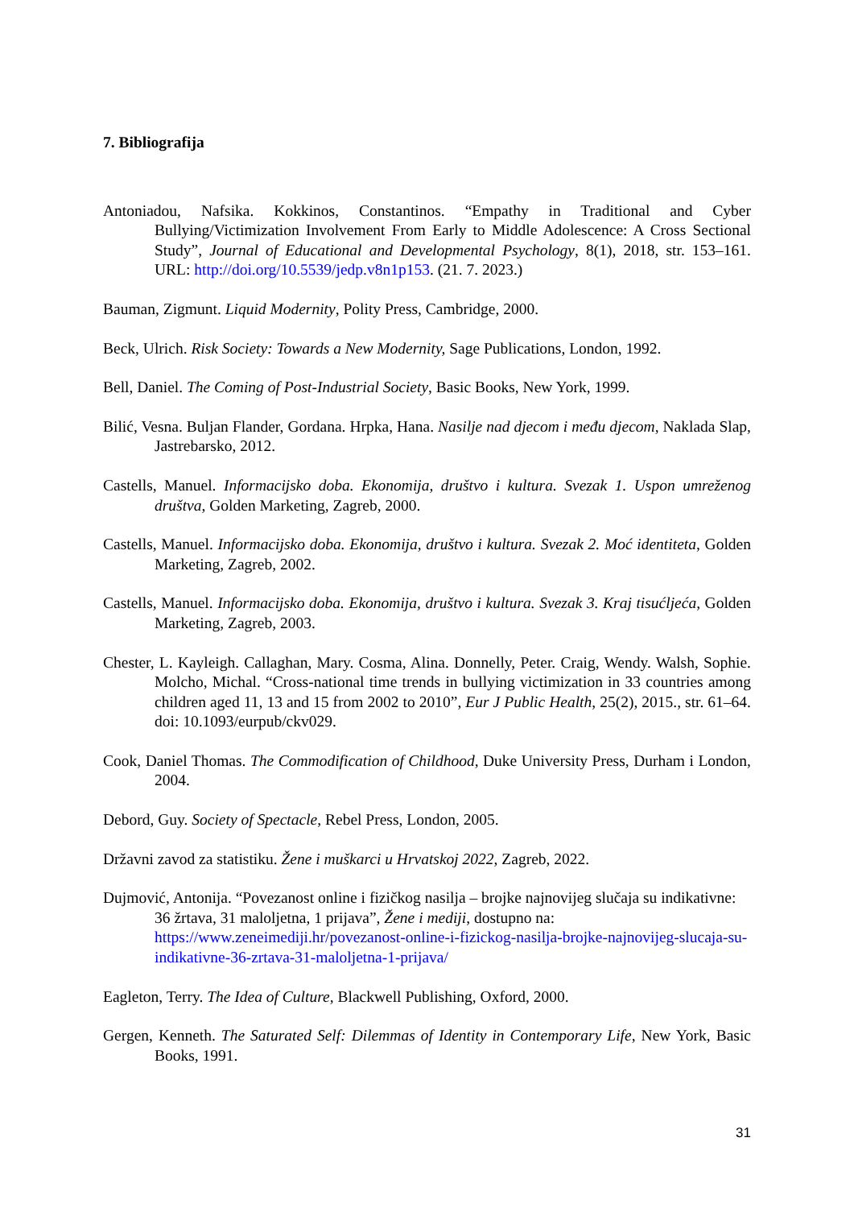7. Bibliografija
Antoniadou, Nafsika. Kokkinos, Constantinos. “Empathy in Traditional and Cyber Bullying/Victimization Involvement From Early to Middle Adolescence: A Cross Sectional Study”, Journal of Educational and Developmental Psychology, 8(1), 2018, str. 153–161. URL: http://doi.org/10.5539/jedp.v8n1p153. (21. 7. 2023.)
Bauman, Zigmunt. Liquid Modernity, Polity Press, Cambridge, 2000.
Beck, Ulrich. Risk Society: Towards a New Modernity, Sage Publications, London, 1992.
Bell, Daniel. The Coming of Post-Industrial Society, Basic Books, New York, 1999.
Bilić, Vesna. Buljan Flander, Gordana. Hrpka, Hana. Nasilje nad djecom i među djecom, Naklada Slap, Jastrebarsko, 2012.
Castells, Manuel. Informacijsko doba. Ekonomija, društvo i kultura. Svezak 1. Uspon umreženog društva, Golden Marketing, Zagreb, 2000.
Castells, Manuel. Informacijsko doba. Ekonomija, društvo i kultura. Svezak 2. Moć identiteta, Golden Marketing, Zagreb, 2002.
Castells, Manuel. Informacijsko doba. Ekonomija, društvo i kultura. Svezak 3. Kraj tisućljeća, Golden Marketing, Zagreb, 2003.
Chester, L. Kayleigh. Callaghan, Mary. Cosma, Alina. Donnelly, Peter. Craig, Wendy. Walsh, Sophie. Molcho, Michal. “Cross-national time trends in bullying victimization in 33 countries among children aged 11, 13 and 15 from 2002 to 2010”, Eur J Public Health, 25(2), 2015., str. 61–64. doi: 10.1093/eurpub/ckv029.
Cook, Daniel Thomas. The Commodification of Childhood, Duke University Press, Durham i London, 2004.
Debord, Guy. Society of Spectacle, Rebel Press, London, 2005.
Državni zavod za statistiku. Žene i muškarci u Hrvatskoj 2022, Zagreb, 2022.
Dujmović, Antonija. “Povezanost online i fizičkog nasilja – brojke najnovijeg slučaja su indikativne: 36 žrtava, 31 maloljetna, 1 prijava”, Žene i mediji, dostupno na: https://www.zeneimediji.hr/povezanost-online-i-fizickog-nasilja-brojke-najnovijeg-slucaja-su-indikativne-36-zrtava-31-maloljetna-1-prijava/
Eagleton, Terry. The Idea of Culture, Blackwell Publishing, Oxford, 2000.
Gergen, Kenneth. The Saturated Self: Dilemmas of Identity in Contemporary Life, New York, Basic Books, 1991.
31